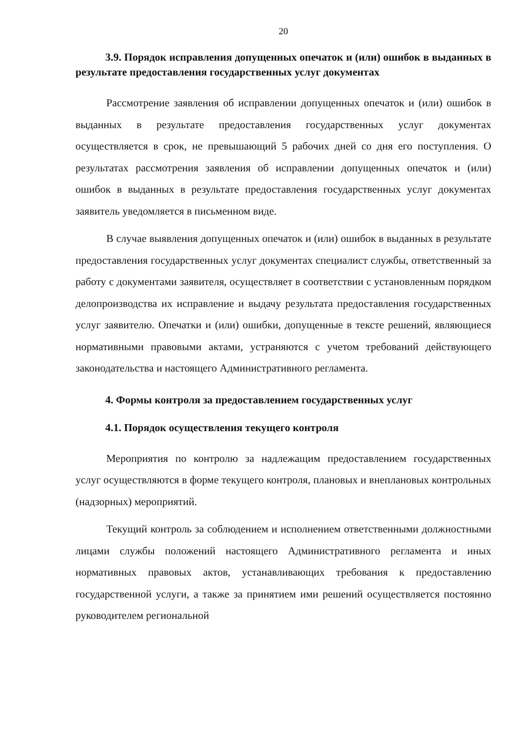20
3.9. Порядок исправления допущенных опечаток и (или) ошибок в выданных в результате предоставления государственных услуг документах
Рассмотрение заявления об исправлении допущенных опечаток и (или) ошибок в выданных в результате предоставления государственных услуг документах осуществляется в срок, не превышающий 5 рабочих дней со дня его поступления. О результатах рассмотрения заявления об исправлении допущенных опечаток и (или) ошибок в выданных в результате предоставления государственных услуг документах заявитель уведомляется в письменном виде.
В случае выявления допущенных опечаток и (или) ошибок в выданных в результате предоставления государственных услуг документах специалист службы, ответственный за работу с документами заявителя, осуществляет в соответствии с установленным порядком делопроизводства их исправление и выдачу результата предоставления государственных услуг заявителю. Опечатки и (или) ошибки, допущенные в тексте решений, являющиеся нормативными правовыми актами, устраняются с учетом требований действующего законодательства и настоящего Административного регламента.
4. Формы контроля за предоставлением государственных услуг
4.1. Порядок осуществления текущего контроля
Мероприятия по контролю за надлежащим предоставлением государственных услуг осуществляются в форме текущего контроля, плановых и внеплановых контрольных (надзорных) мероприятий.
Текущий контроль за соблюдением и исполнением ответственными должностными лицами службы положений настоящего Административного регламента и иных нормативных правовых актов, устанавливающих требования к предоставлению государственной услуги, а также за принятием ими решений осуществляется постоянно руководителем региональной